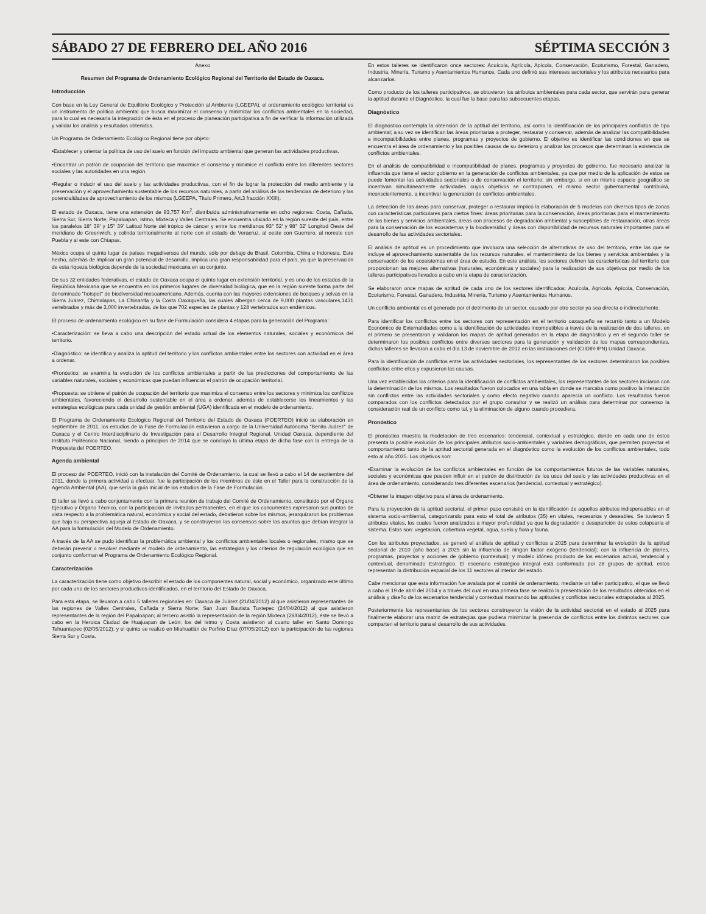SÁBADO 27 DE FEBRERO DEL AÑO 2016 SÉPTIMA SECCIÓN 3
Anexo
Resumen del Programa de Ordenamiento Ecológico Regional del Territorio del Estado de Oaxaca.
Introducción
Con base en la Ley General de Equilibrio Ecológico y Protección al Ambiente (LGEEPA), el ordenamiento ecológico territorial es un instrumento de política ambiental que busca maximizar el consenso y minimizar los conflictos ambientales en la sociedad, para lo cual es necesaria la integración de ésta en el proceso de planeación participativa a fin de verificar la información utilizada y validar los análisis y resultados obtenidos.
Un Programa de Ordenamiento Ecológico Regional tiene por objeto:
•Establecer y orientar la política de uso del suelo en función del impacto ambiental que generan las actividades productivas.
•Encontrar un patrón de ocupación del territorio que maximice el consenso y minimice el conflicto entre los diferentes sectores sociales y las autoridades en una región.
•Regular o inducir el uso del suelo y las actividades productivas, con el fin de lograr la protección del medio ambiente y la preservación y el aprovechamiento sustentable de los recursos naturales, a partir del análisis de las tendencias de deterioro y las potencialidades de aprovechamiento de los mismos (LGEEPA, Título Primero, Art.3 fracción XXIII).
El estado de Oaxaca, tiene una extensión de 93,757 Km<sup>2</sup>, distribuida administrativamente en ocho regiones: Costa, Cañada, Sierra Sur, Sierra Norte, Papaloapan, Istmo, Mixteca y Valles Centrales. Se encuentra ubicado en la región sureste del país, entre los paralelos 18° 39' y 15° 39' Latitud Norte del trópico de cáncer y entre los meridianos 93° 52' y 98° 32' Longitud Oeste del meridiano de Greenwich, y colinda territorialmente al norte con el estado de Veracruz, al oeste con Guerrero, al noreste con Puebla y al este con Chiapas.
México ocupa el quinto lugar de países megadiversos del mundo, sólo por debajo de Brasil, Colombia, China e Indonesia. Este hecho, además de implicar un gran potencial de desarrollo, implica una gran responsabilidad para el país, ya que la preservación de esta riqueza biológica depende de la sociedad mexicana en su conjunto.
De sus 32 entidades federativas, el estado de Oaxaca ocupa el quinto lugar en extensión territorial, y es uno de los estados de la República Mexicana que se encuentra en los primeros lugares de diversidad biológica, que en la región sureste forma parte del denominado "hotspot" de biodiversidad mesoamericano. Además, cuenta con las mayores extensiones de bosques y selvas en la Sierra Juárez, Chimalapas, La Chinantla y la Costa Oaxaqueña, las cuales albergan cerca de 9,000 plantas vasculares,1431 vertebrados y más de 3,000 invertebrados, de los que 702 especies de plantas y 128 vertebrados son endémicos.
El proceso de ordenamiento ecológico en su fase de Formulación considera 4 etapas para la generación del Programa:
•Caracterización: se lleva a cabo una descripción del estado actual de los elementos naturales, sociales y económicos del territorio.
•Diagnóstico: se identifica y analiza la aptitud del territorio y los conflictos ambientales entre los sectores con actividad en el área a ordenar.
•Pronóstico: se examina la evolución de los conflictos ambientales a partir de las predicciones del comportamiento de las variables naturales, sociales y económicas que puedan influenciar el patrón de ocupación territorial.
•Propuesta: se obtiene el patrón de ocupación del territorio que maximiza el consenso entre los sectores y minimiza los conflictos ambientales, favoreciendo el desarrollo sustentable en el área a ordenar, además de establecerse los lineamientos y las estrategias ecológicas para cada unidad de gestión ambiental (UGA) identificada en el modelo de ordenamiento.
El Programa de Ordenamiento Ecológico Regional del Territorio del Estado de Oaxaca (POERTEO) inició su elaboración en septiembre de 2011, los estudios de la Fase de Formulación estuvieron a cargo de la Universidad Autónoma "Benito Juárez" de Oaxaca y el Centro Interdisciplinario de Investigación para el Desarrollo Integral Regional, Unidad Oaxaca, dependiente del Instituto Politécnico Nacional, siendo a principios de 2014 que se concluyó la última etapa de dicha fase con la entrega de la Propuesta del POERTEO.
Agenda ambiental
El proceso del POERTEO, inició con la instalación del Comité de Ordenamiento, la cual se llevó a cabo el 14 de septiembre del 2011, donde la primera actividad a efectuar, fue la participación de los miembros de éste en el Taller para la construcción de la Agenda Ambiental (AA), que sería la guía inicial de los estudios de la Fase de Formulación.
El taller se llevó a cabo conjuntamente con la primera reunión de trabajo del Comité de Ordenamiento, constituido por el Órgano Ejecutivo y Órgano Técnico, con la participación de invitados permanentes, en el que los concurrentes expresaron sus puntos de vista respecto a la problemática natural, económica y social del estado, debatieron sobre los mismos, jerarquizaron los problemas que bajo su perspectiva aqueja al Estado de Oaxaca, y se construyeron los consensos sobre los asuntos que debían integrar la AA para la formulación del Modelo de Ordenamiento.
A través de la AA se pudo identificar la problemática ambiental y los conflictos ambientales locales o regionales, mismo que se deberán prevenir o resolver mediante el modelo de ordenamiento, las estrategias y los criterios de regulación ecológica que en conjunto conforman el Programa de Ordenamiento Ecológico Regional.
Caracterización
La caracterización tiene como objetivo describir el estado de los componentes natural, social y económico, organizado este último por cada uno de los sectores productivos identificados, en el territorio del Estado de Oaxaca.
Para esta etapa, se llevaron a cabo 5 talleres regionales en: Oaxaca de Juárez (21/04/2012) al que asistieron representantes de las regiones de Valles Centrales, Cañada y Sierra Norte; San Juan Bautista Tuxtepec (24/04/2012) al que asistieron representantes de la región del Papaloapan; al tercero asistió la representación de la región Mixteca (28/04/2012), éste se llevó a cabo en la Heroica Ciudad de Huajuapan de León; los del Istmo y Costa asistieron al cuarto taller en Santo Domingo Tehuantepec (02/05/2012); y el quinto se realizó en Miahuatlán de Porfirio Díaz (07/05/2012) con la participación de las regiones Sierra Sur y Costa.
En estos talleres se identificaron once sectores: Acuícola, Agrícola, Apícola, Conservación, Ecoturismo, Forestal, Ganadero, Industria, Minería, Turismo y Asentamientos Humanos. Cada uno definió sus intereses sectoriales y los atributos necesarios para alcanzarlos.
Como producto de los talleres participativos, se obtuvieron los atributos ambientales para cada sector, que servirán para generar la aptitud durante el Diagnóstico, la cual fue la base para las subsecuentes etapas.
Diagnóstico
El diagnóstico contempla la obtención de la aptitud del territorio, así como la identificación de los principales conflictos de tipo ambiental; a su vez se identifican las áreas prioritarias a proteger, restaurar y conservar, además de analizar las compatibilidades e incompatibilidades entre planes, programas y proyectos de gobierno. El objetivo es identificar las condiciones en que se encuentra el área de ordenamiento y las posibles causas de su deterioro y analizar los procesos que determinan la existencia de conflictos ambientales.
En el análisis de compatibilidad e incompatibilidad de planes, programas y proyectos de gobierno, fue necesario analizar la influencia que tiene el sector gobierno en la generación de conflictos ambientales, ya que por medio de la aplicación de estos se puede fomentar las actividades sectoriales o de conservación el territorio; sin embargo, si en un mismo espacio geográfico se incentivan simultáneamente actividades cuyos objetivos se contraponen, el mismo sector gubernamental contribuirá, inconscientemente, a incentivar la generación de conflictos ambientales.
La detección de las áreas para conservar, proteger o restaurar implicó la elaboración de 5 modelos con diversos tipos de zonas con características particulares para ciertos fines: áreas prioritarias para la conservación, áreas prioritarias para el mantenimiento de los bienes y servicios ambientales, áreas con procesos de degradación ambiental y susceptibles de restauración, otras áreas para la conservación de los ecosistemas y la biodiversidad y áreas con disponibilidad de recursos naturales importantes para el desarrollo de las actividades sectoriales.
El análisis de aptitud es un procedimiento que involucra una selección de alternativas de uso del territorio, entre las que se incluye el aprovechamiento sustentable de los recursos naturales, el mantenimiento de los bienes y servicios ambientales y la conservación de los ecosistemas en el área de estudio. En este análisis, los sectores definen las características del territorio que proporcionan las mejores alternativas (naturales, económicas y sociales) para la realización de sus objetivos por medio de los talleres participativos llevados a cabo en la etapa de caracterización.
Se elaboraron once mapas de aptitud de cada uno de los sectores identificados: Acuícola, Agrícola, Apícola, Conservación, Ecoturismo, Forestal, Ganadero, Industria, Minería, Turismo y Asentamientos Humanos.
Un conflicto ambiental es el generado por el detrimento de un sector, causado por otro sector ya sea directa o indirectamente.
Para identificar los conflictos entre los sectores con representación en el territorio oaxaqueño se recurrió tanto a un Modelo Económico de Externalidades como a la identificación de actividades incompatibles a través de la realización de dos talleres, en el primero se presentaron y validaron los mapas de aptitud generados en la etapa de diagnóstico y en el segundo taller se determinaron los posibles conflictos entre diversos sectores para la generación y validación de los mapas correspondientes, dichos talleres se llevaron a cabo el día 13 de noviembre de 2012 en las instalaciones del (CIIDIR-IPN) Unidad Oaxaca.
Para la identificación de conflictos entre las actividades sectoriales, los representantes de los sectores determinaron los posibles conflictos entre ellos y expusieron las causas.
Una vez establecidos los criterios para la identificación de conflictos ambientales, los representantes de los sectores iniciaron con la determinación de los mismos. Los resultados fueron colocados en una tabla en donde se marcaba como positivo la interacción sin conflictos entre las actividades sectoriales y como efecto negativo cuando aparecía un conflicto. Los resultados fueron comparados con los conflictos detectados por el grupo consultor y se realizó un análisis para determinar por consenso la consideración real de un conflicto como tal, y la eliminación de alguno cuando procediera.
Pronóstico
El pronóstico muestra la modelación de tres escenarios: tendencial, contextual y estratégico, donde en cada uno de éstos presenta la posible evolución de los principales atributos socio-ambientales y variables demográficas, que permiten proyectar el comportamiento tanto de la aptitud sectorial generada en el diagnóstico como la evolución de los conflictos ambientales, todo esto al año 2025. Los objetivos son:
•Examinar la evolución de los conflictos ambientales en función de los comportamientos futuros de las variables naturales, sociales y económicas que pueden influir en el patrón de distribución de los usos del suelo y las actividades productivas en el área de ordenamiento, considerando tres diferentes escenarios (tendencial, contextual y estratégico).
•Obtener la imagen objetivo para el área de ordenamiento.
Para la proyección de la aptitud sectorial, el primer paso consistió en la identificación de aquellos atributos indispensables en el sistema socio-ambiental, categorizando para esto el total de atributos (35) en vitales, necesarios y deseables. Se tuvieron 5 atributos vitales, los cuales fueron analizados a mayor profundidad ya que la degradación o desaparición de estos colapsaría el sistema. Estos son: vegetación, cobertura vegetal, agua, suelo y flora y fauna.
Con los atributos proyectados, se generó el análisis de aptitud y conflictos a 2025 para determinar la evolución de la aptitud sectorial de 2010 (año base) a 2025 sin la influencia de ningún factor exógeno (tendencial); con la influencia de planes, programas, proyectos y acciones de gobierno (contextual); y modelo idóneo producto de los escenarios actual, tendencial y contextual, denominado Estratégico. El escenario estratégico integral está conformado por 28 grupos de aptitud, estos representan la distribución espacial de los 11 sectores al interior del estado.
Cabe mencionar que esta información fue avalada por el comité de ordenamiento, mediante un taller participativo, el que se llevó a cabo el 19 de abril del 2014 y a través del cual en una primera fase se realizó la presentación de los resultados obtenidos en el análisis y diseño de los escenarios tendencial y contextual mostrando las aptitudes y conflictos sectoriales extrapolados al 2025.
Posteriormente los representantes de los sectores construyeron la visión de la actividad sectorial en el estado al 2025 para finalmente elaborar una matriz de estrategias que pudiera minimizar la presencia de conflictos entre los distintos sectores que comparten el territorio para el desarrollo de sus actividades.